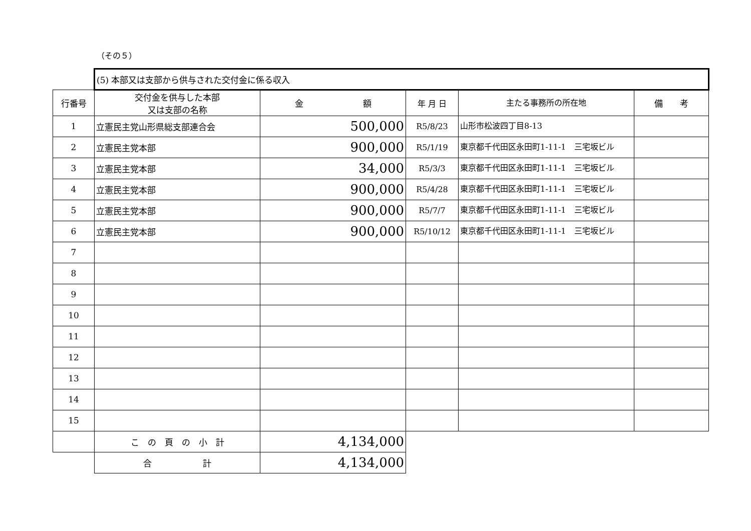（その５）
| | (5) 本部又は支部から供与された交付金に係る収入 | | | | |
| 行番号 | 交付金を供与した本部 又は支部の名称 | 金 額 | 年 月 日 | 主たる事務所の所在地 | 備 考 |
| 1 | 立憲民主党山形県総支部連合会 | 500,000 | R5/8/23 | 山形市松波四丁目8-13 | |
| 2 | 立憲民主党本部 | 900,000 | R5/1/19 | 東京都千代田区永田町1-11-1 三宅坂ビル | |
| 3 | 立憲民主党本部 | 34,000 | R5/3/3 | 東京都千代田区永田町1-11-1 三宅坂ビル | |
| 4 | 立憲民主党本部 | 900,000 | R5/4/28 | 東京都千代田区永田町1-11-1 三宅坂ビル | |
| 5 | 立憲民主党本部 | 900,000 | R5/7/7 | 東京都千代田区永田町1-11-1 三宅坂ビル | |
| 6 | 立憲民主党本部 | 900,000 | R5/10/12 | 東京都千代田区永田町1-11-1 三宅坂ビル | |
| 7 | | | | | |
| 8 | | | | | |
| 9 | | | | | |
| 10 | | | | | |
| 11 | | | | | |
| 12 | | | | | |
| 13 | | | | | |
| 14 | | | | | |
| 15 | | | | | |
| | こ の 頁 の 小 計 | 4,134,000 | | | |
| | 合 計 | 4,134,000 | | | |